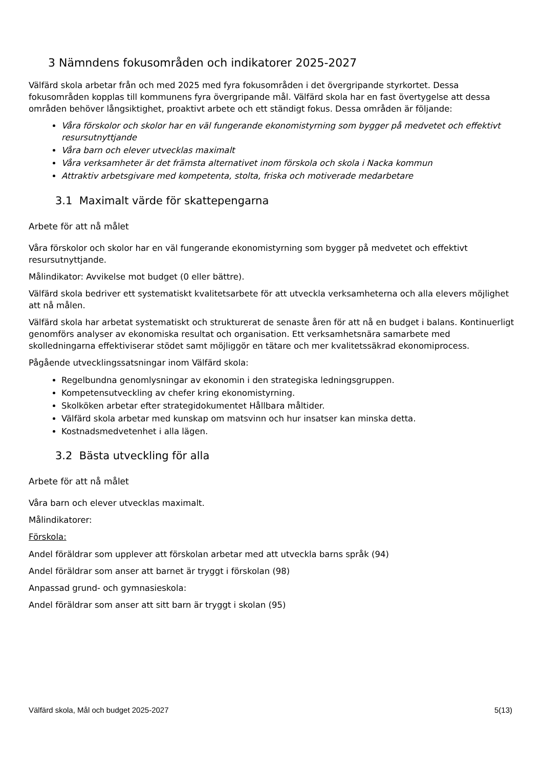3 Nämndens fokusområden och indikatorer 2025-2027
Välfärd skola arbetar från och med 2025 med fyra fokusområden i det övergripande styrkortet. Dessa fokusområden kopplas till kommunens fyra övergripande mål. Välfärd skola har en fast övertygelse att dessa områden behöver långsiktighet, proaktivt arbete och ett ständigt fokus. Dessa områden är följande:
Våra förskolor och skolor har en väl fungerande ekonomistyrning som bygger på medvetet och effektivt resursutnyttjande
Våra barn och elever utvecklas maximalt
Våra verksamheter är det främsta alternativet inom förskola och skola i Nacka kommun
Attraktiv arbetsgivare med kompetenta, stolta, friska och motiverade medarbetare
3.1 Maximalt värde för skattepengarna
Arbete för att nå målet
Våra förskolor och skolor har en väl fungerande ekonomistyrning som bygger på medvetet och effektivt resursutnyttjande.
Målindikator: Avvikelse mot budget (0 eller bättre).
Välfärd skola bedriver ett systematiskt kvalitetsarbete för att utveckla verksamheterna och alla elevers möjlighet att nå målen.
Välfärd skola har arbetat systematiskt och strukturerat de senaste åren för att nå en budget i balans. Kontinuerligt genomförs analyser av ekonomiska resultat och organisation. Ett verksamhetsnära samarbete med skolledningarna effektiviserar stödet samt möjliggör en tätare och mer kvalitetssäkrad ekonomiprocess.
Pågående utvecklingssatsningar inom Välfärd skola:
Regelbundna genomlysningar av ekonomin i den strategiska ledningsgruppen.
Kompetensutveckling av chefer kring ekonomistyrning.
Skolköken arbetar efter strategidokumentet Hållbara måltider.
Välfärd skola arbetar med kunskap om matsvinn och hur insatser kan minska detta.
Kostnadsmedvetenhet i alla lägen.
3.2 Bästa utveckling för alla
Arbete för att nå målet
Våra barn och elever utvecklas maximalt.
Målindikatorer:
Förskola:
Andel föräldrar som upplever att förskolan arbetar med att utveckla barns språk (94)
Andel föräldrar som anser att barnet är tryggt i förskolan (98)
Anpassad grund- och gymnasieskola:
Andel föräldrar som anser att sitt barn är tryggt i skolan (95)
Välfärd skola, Mål och budget 2025-2027 5(13)